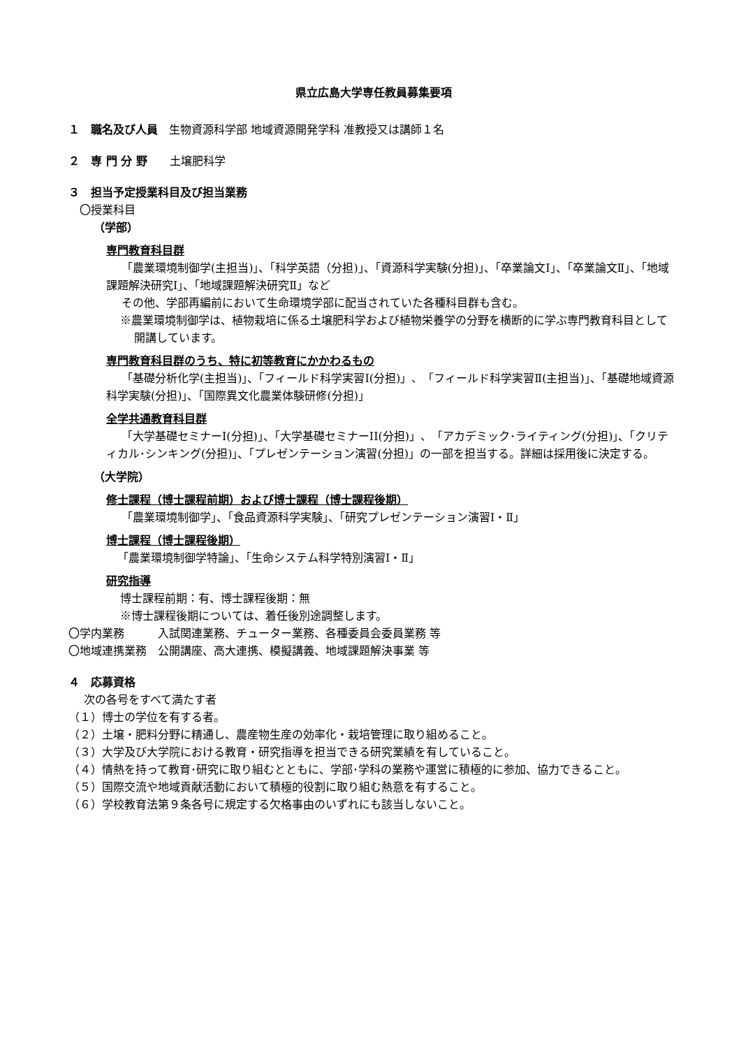県立広島大学専任教員募集要項
１　職名及び人員　生物資源科学部 地域資源開発学科 准教授又は講師１名
２　専 門 分 野　　土壌肥科学
３　担当予定授業科目及び担当業務
〇授業科目
（学部）
専門教育科目群
「農業環境制御学(主担当)」、「科学英語（分担)」、「資源科学実験(分担)」、「卒業論文Ⅰ」、「卒業論文Ⅱ」、「地域課題解決研究Ⅰ」、「地域課題解決研究Ⅱ」など
その他、学部再編前において生命環境学部に配当されていた各種科目群も含む。
※農業環境制御学は、植物栽培に係る土壌肥科学および植物栄養学の分野を横断的に学ぶ専門教育科目として開講しています。
専門教育科目群のうち、特に初等教育にかかわるもの
「基礎分析化学(主担当)」、「フィールド科学実習Ⅰ(分担)」、「フィールド科学実習Ⅱ(主担当)」、「基礎地域資源科学実験(分担)」、「国際異文化農業体験研修(分担)」
全学共通教育科目群
「大学基礎セミナーI(分担)」、「大学基礎セミナーII(分担)」、「アカデミック･ライティング(分担)」、「クリティカル･シンキング(分担)」、「プレゼンテーション演習(分担)」の一部を担当する。詳細は採用後に決定する。
（大学院）
修士課程（博士課程前期）および博士課程（博士課程後期）
「農業環境制御学」、「食品資源科学実験」、「研究プレゼンテーション演習Ⅰ・Ⅱ」
博士課程（博士課程後期）
「農業環境制御学特論」、「生命システム科学特別演習Ⅰ・Ⅱ」
研究指導
博士課程前期：有、博士課程後期：無
※博士課程後期については、着任後別途調整します。
〇学内業務　　　入試関連業務、チューター業務、各種委員会委員業務 等
〇地域連携業務　公開講座、高大連携、模擬講義、地域課題解決事業 等
４　応募資格
次の各号をすべて満たす者
（１）博士の学位を有する者。
（２）土壌・肥料分野に精通し、農産物生産の効率化・栽培管理に取り組めること。
（３）大学及び大学院における教育・研究指導を担当できる研究業績を有していること。
（４）情熱を持って教育･研究に取り組むとともに、学部･学科の業務や運営に積極的に参加、協力できること。
（５）国際交流や地域貢献活動において積極的役割に取り組む熱意を有すること。
（６）学校教育法第９条各号に規定する欠格事由のいずれにも該当しないこと。